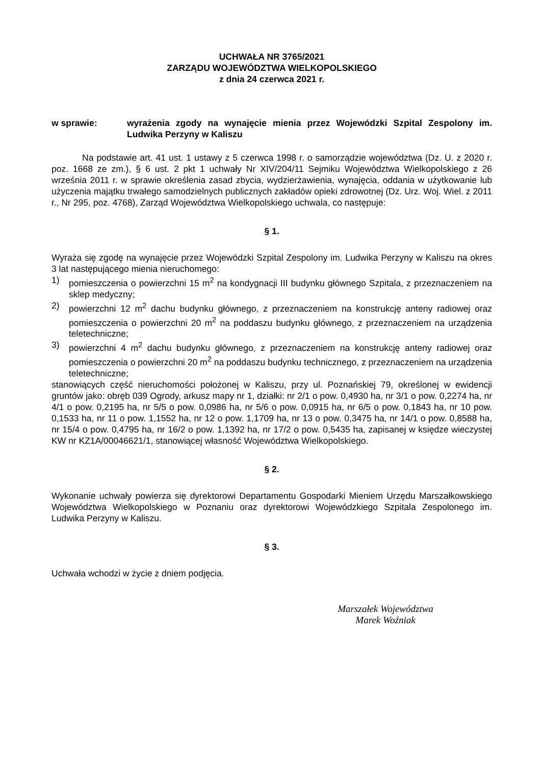UCHWAŁA NR 3765/2021
ZARZĄDU WOJEWÓDZTWA WIELKOPOLSKIEGO
z dnia 24 czerwca 2021 r.
w sprawie: wyrażenia zgody na wynajęcie mienia przez Wojewódzki Szpital Zespolony im. Ludwika Perzyny w Kaliszu
Na podstawie art. 41 ust. 1 ustawy z 5 czerwca 1998 r. o samorządzie województwa (Dz. U. z 2020 r. poz. 1668 ze zm.), § 6 ust. 2 pkt 1 uchwały Nr XIV/204/11 Sejmiku Województwa Wielkopolskiego z 26 września 2011 r. w sprawie określenia zasad zbycia, wydzierżawienia, wynajęcia, oddania w użytkowanie lub użyczenia majątku trwałego samodzielnych publicznych zakładów opieki zdrowotnej (Dz. Urz. Woj. Wiel. z 2011 r., Nr 295, poz. 4768), Zarząd Województwa Wielkopolskiego uchwala, co następuje:
§ 1.
Wyraża się zgodę na wynajęcie przez Wojewódzki Szpital Zespolony im. Ludwika Perzyny w Kaliszu na okres 3 lat następującego mienia nieruchomego:
1) pomieszczenia o powierzchni 15 m<sup>2</sup> na kondygnacji III budynku głównego Szpitala, z przeznaczeniem na sklep medyczny;
2) powierzchni 12 m<sup>2</sup> dachu budynku głównego, z przeznaczeniem na konstrukcję anteny radiowej oraz pomieszczenia o powierzchni 20 m<sup>2</sup> na poddaszu budynku głównego, z przeznaczeniem na urządzenia teletechniczne;
3) powierzchni 4 m<sup>2</sup> dachu budynku głównego, z przeznaczeniem na konstrukcję anteny radiowej oraz pomieszczenia o powierzchni 20 m<sup>2</sup> na poddaszu budynku technicznego, z przeznaczeniem na urządzenia teletechniczne;
stanowiących część nieruchomości położonej w Kaliszu, przy ul. Poznańskiej 79, określonej w ewidencji gruntów jako: obręb 039 Ogrody, arkusz mapy nr 1, działki: nr 2/1 o pow. 0,4930 ha, nr 3/1 o pow. 0,2274 ha, nr 4/1 o pow. 0,2195 ha, nr 5/5 o pow. 0,0986 ha, nr 5/6 o pow. 0,0915 ha, nr 6/5 o pow. 0,1843 ha, nr 10 pow. 0,1533 ha, nr 11 o pow. 1,1552 ha, nr 12 o pow. 1,1709 ha, nr 13 o pow. 0,3475 ha, nr 14/1 o pow. 0,8588 ha, nr 15/4 o pow. 0,4795 ha, nr 16/2 o pow. 1,1392 ha, nr 17/2 o pow. 0,5435 ha, zapisanej w księdze wieczystej KW nr KZ1A/00046621/1, stanowiącej własność Województwa Wielkopolskiego.
§ 2.
Wykonanie uchwały powierza się dyrektorowi Departamentu Gospodarki Mieniem Urzędu Marszałkowskiego Województwa Wielkopolskiego w Poznaniu oraz dyrektorowi Wojewódzkiego Szpitala Zespolonego im. Ludwika Perzyny w Kaliszu.
§ 3.
Uchwała wchodzi w życie z dniem podjęcia.
Marszałek Województwa
Marek Woźniak